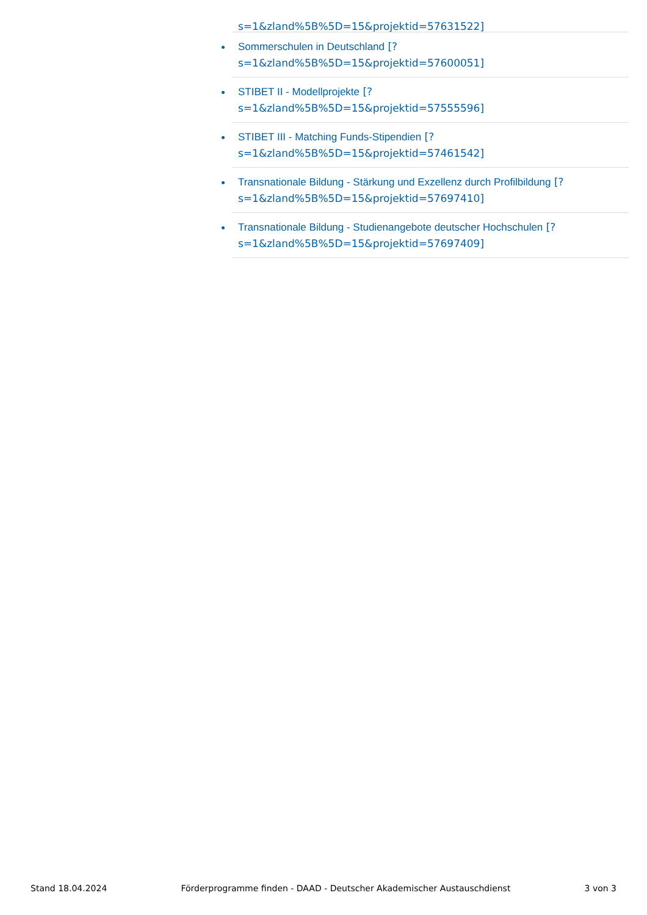s=1&zland%5B%5D=15&projektid=57631522]
Sommerschulen in Deutschland [?
s=1&zland%5B%5D=15&projektid=57600051]
STIBET II - Modellprojekte [?
s=1&zland%5B%5D=15&projektid=57555596]
STIBET III - Matching Funds-Stipendien [?
s=1&zland%5B%5D=15&projektid=57461542]
Transnationale Bildung - Stärkung und Exzellenz durch Profilbildung [?
s=1&zland%5B%5D=15&projektid=57697410]
Transnationale Bildung - Studienangebote deutscher Hochschulen [?
s=1&zland%5B%5D=15&projektid=57697409]
Stand 18.04.2024 Förderprogramme finden - DAAD - Deutscher Akademischer Austauschdienst 3 von 3